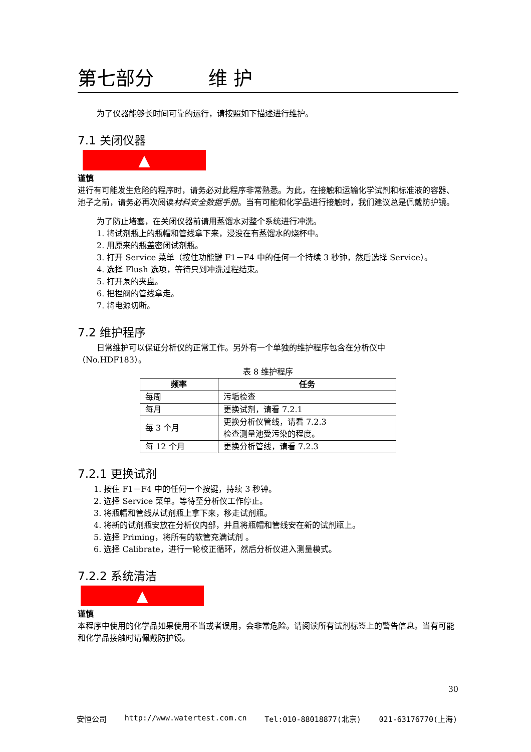第七部分 维 护
为了仪器能够长时间可靠的运行，请按照如下描述进行维护。
7.1 关闭仪器
▲
谨慎
进行有可能发生危险的程序时，请务必对此程序非常熟悉。为此，在接触和运输化学试剂和标准液的容器、池子之前，请务必再次阅读材料安全数据手册。当有可能和化学品进行接触时，我们建议总是佩戴防护镜。
为了防止堵塞，在关闭仪器前请用蒸馏水对整个系统进行冲洗。
1. 将试剂瓶上的瓶帽和管线拿下来，浸没在有蒸馏水的烧杯中。
2. 用原来的瓶盖密闭试剂瓶。
3. 打开 Service 菜单（按住功能键 F1－F4 中的任何一个持续 3 秒钟，然后选择 Service）。
4. 选择 Flush 选项，等待只到冲洗过程结束。
5. 打开泵的夹盘。
6. 把捏阀的管线拿走。
7. 将电源切断。
7.2 维护程序
日常维护可以保证分析仪的正常工作。另外有一个单独的维护程序包含在分析仪中
（No.HDF183）。
表 8 维护程序
| 频率 | 任务 |
| --- | --- |
| 每周 | 污垢检查 |
| 每月 | 更换试剂，请看 7.2.1 |
| 每 3 个月 | 更换分析仪管线，请看 7.2.3 检查测量池受污染的程度。 |
| 每 12 个月 | 更换分析管线，请看 7.2.3 |
7.2.1 更换试剂
1. 按住 F1－F4 中的任何一个按键，持续 3 秒钟。
2. 选择 Service 菜单。等待至分析仪工作停止。
3. 将瓶帽和管线从试剂瓶上拿下来，移走试剂瓶。
4. 将新的试剂瓶安放在分析仪内部，并且将瓶帽和管线安在新的试剂瓶上。
5. 选择 Priming，将所有的软管充满试剂 。
6. 选择 Calibrate，进行一轮校正循环，然后分析仪进入测量模式。
7.2.2 系统清洁
▲
谨慎
本程序中使用的化学品如果使用不当或者误用，会非常危险。请阅读所有试剂标签上的警告信息。当有可能和化学品接触时请佩戴防护镜。
30
安恒公司 http://www.watertest.com.cn Tel:010-88018877(北京) 021-63176770(上海)